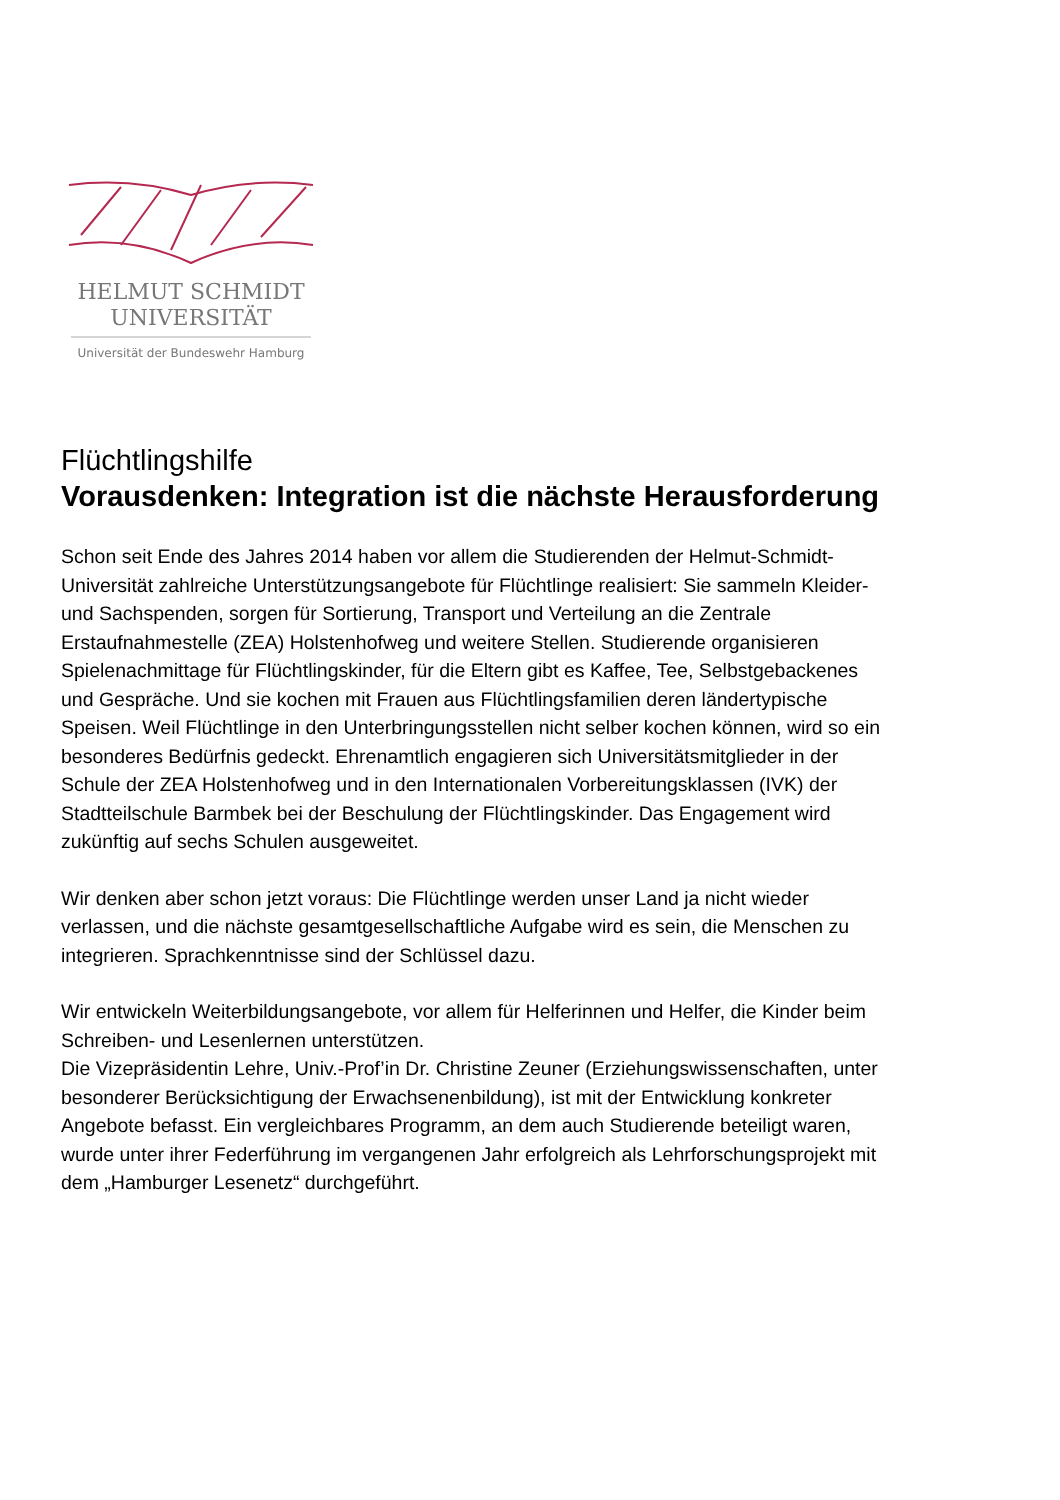HELMUT SCHMIDT
UNIVERSITÄT
Universität der Bundeswehr Hamburg
Flüchtlingshilfe
Vorausdenken: Integration ist die nächste Herausforderung
Schon seit Ende des Jahres 2014 haben vor allem die Studierenden der Helmut-Schmidt-Universität zahlreiche Unterstützungsangebote für Flüchtlinge realisiert: Sie sammeln Kleider- und Sachspenden, sorgen für Sortierung, Transport und Verteilung an die Zentrale Erstaufnahmestelle (ZEA) Holstenhofweg und weitere Stellen. Studierende organisieren Spielenachmittage für Flüchtlingskinder, für die Eltern gibt es Kaffee, Tee, Selbstgebackenes und Gespräche. Und sie kochen mit Frauen aus Flüchtlingsfamilien deren ländertypische Speisen. Weil Flüchtlinge in den Unterbringungsstellen nicht selber kochen können, wird so ein besonderes Bedürfnis gedeckt. Ehrenamtlich engagieren sich Universitätsmitglieder in der Schule der ZEA Holstenhofweg und in den Internationalen Vorbereitungsklassen (IVK) der Stadtteilschule Barmbek bei der Beschulung der Flüchtlingskinder. Das Engagement wird zukünftig auf sechs Schulen ausgeweitet.
Wir denken aber schon jetzt voraus: Die Flüchtlinge werden unser Land ja nicht wieder verlassen, und die nächste gesamtgesellschaftliche Aufgabe wird es sein, die Menschen zu integrieren. Sprachkenntnisse sind der Schlüssel dazu.
Wir entwickeln Weiterbildungsangebote, vor allem für Helferinnen und Helfer, die Kinder beim Schreiben- und Lesenlernen unterstützen.
Die Vizepräsidentin Lehre, Univ.-Prof’in Dr. Christine Zeuner (Erziehungswissenschaften, unter besonderer Berücksichtigung der Erwachsenenbildung), ist mit der Entwicklung konkreter Angebote befasst. Ein vergleichbares Programm, an dem auch Studierende beteiligt waren, wurde unter ihrer Federführung im vergangenen Jahr erfolgreich als Lehrforschungsprojekt mit dem „Hamburger Lesenetz“ durchgeführt.